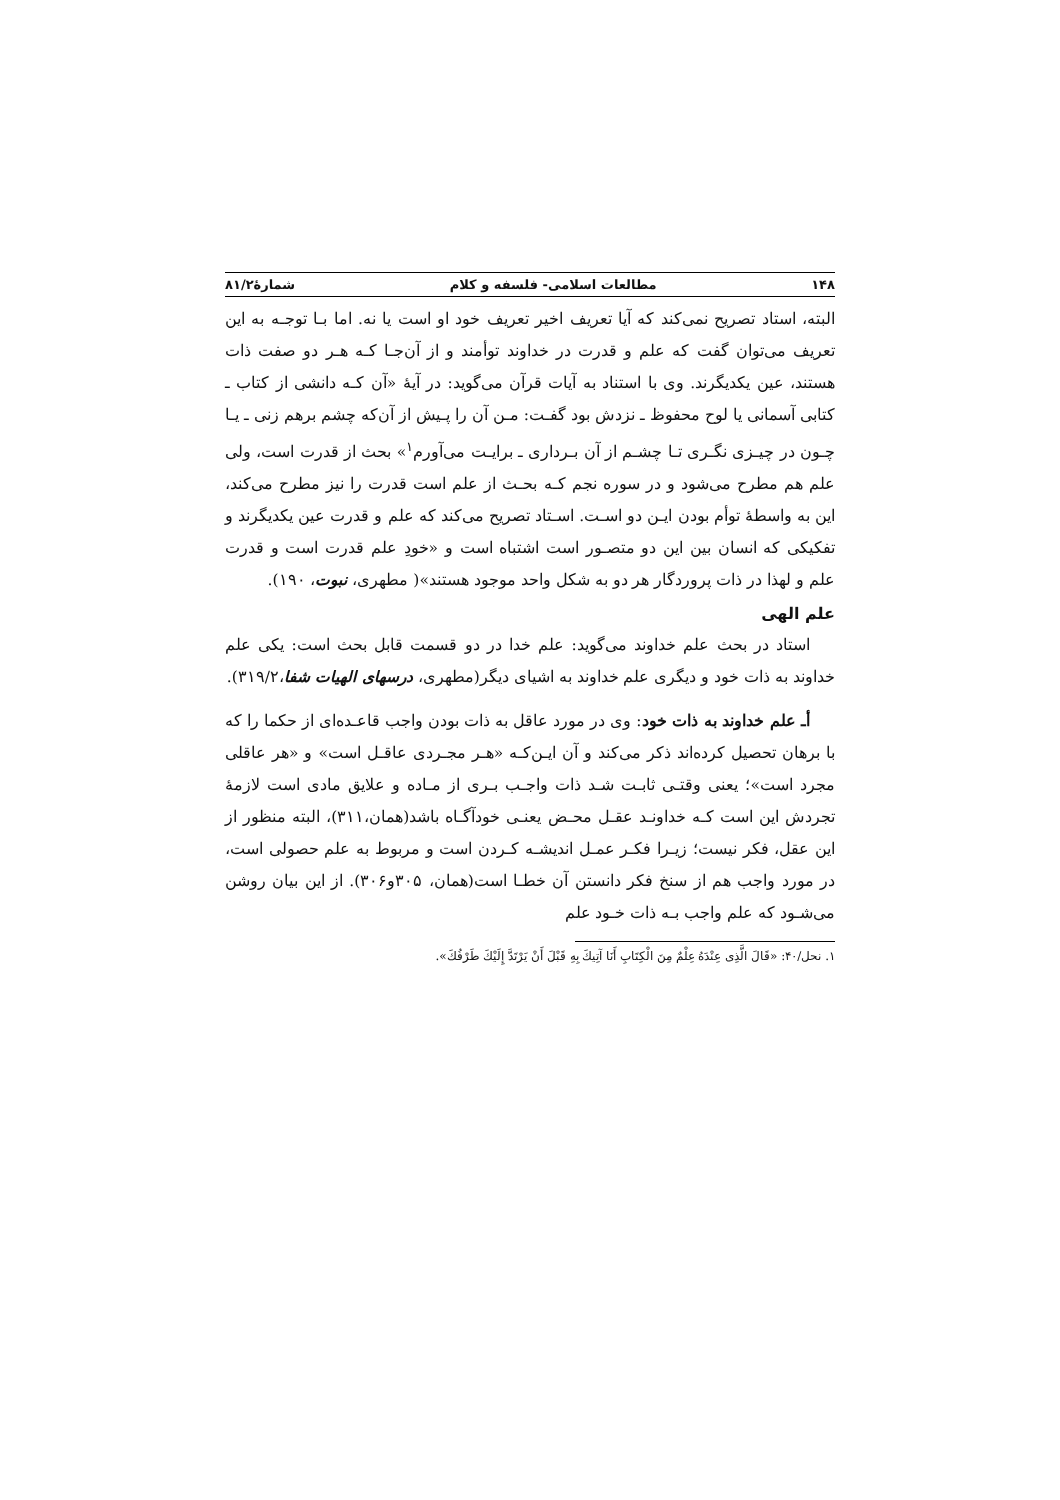۱۴۸ مطالعات اسلامی- فلسفه و کلام شمارۀ۸۱/۲
البته، استاد تصریح نمی‌کند که آیا تعریف اخیر تعریف خود او است یا نه. اما بـا توجـه به این تعریف می‌توان گفت که علم و قدرت در خداوند توأمند و از آن‌جـا کـه هـر دو صفت ذات هستند، عین یکدیگرند. وی با استناد به آیات قرآن می‌گوید: در آیۀ «آن کـه دانشی از کتاب ـ کتابی آسمانی یا لوح محفوظ ـ نزدش بود گفـت: مـن آن را پـیش از آن‌که چشم برهم زنی ـ یـا چـون در چیـزی نگـری تـا چشـم از آن بـرداری ـ برایـت می‌آورم<sup>۱</sup>» بحث از قدرت است، ولی علم هم مطرح می‌شود و در سوره نجم کـه بحـث از علم است قدرت را نیز مطرح می‌کند، این به واسطۀ توأم بودن ایـن دو اسـت. اسـتاد تصریح می‌کند که علم و قدرت عین یکدیگرند و تفکیکی که انسان بین این دو متصـور است اشتباه است و «خودِ علم قدرت است و قدرت علم و لهذا در ذات پروردگار هر دو به شکل واحد موجود هستند»( مطهری، نبوت، ۱۹۰).
علم الهی
استاد در بحث علم خداوند می‌گوید: علم خدا در دو قسمت قابل بحث است: یکی علم خداوند به ذات خود و دیگری علم خداوند به اشیای دیگر(مطهری، درسهای الهیات شفا،۳۱۹/۲).
أـ علم خداوند به ذات خود: وی در مورد عاقل به ذات بودن واجب قاعـده‌ای از حکما را که با برهان تحصیل کرده‌اند ذکر می‌کند و آن ایـن‌کـه «هـر مجـردی عاقـل است» و «هر عاقلی مجرد است»؛ یعنی وقتـی ثابـت شـد ذات واجـب بـری از مـاده و علایق مادی است لازمۀ تجردش این است کـه خداونـد عقـل محـض یعنـی خودآگـاه باشد(همان،۳۱۱)، البته منظور از این عقل، فکر نیست؛ زیـرا فکـر عمـل اندیشـه کـردن است و مربوط به علم حصولی است، در مورد واجب هم از سنخ فکر دانستن آن خطـا است(همان، ۳۰۵و۳۰۶). از این بیان روشن می‌شـود که علم واجب بـه ذات خـود علم
۱. نحل/۴۰: «قَالَ الَّذِی عِنْدَهُ عِلْمٌ مِنَ الْکِتَابِ أَنَا آتِیكَ بِهِ قَبْلَ أَنْ یَرْتَدَّ إِلَیْكَ طَرْفُكَ».